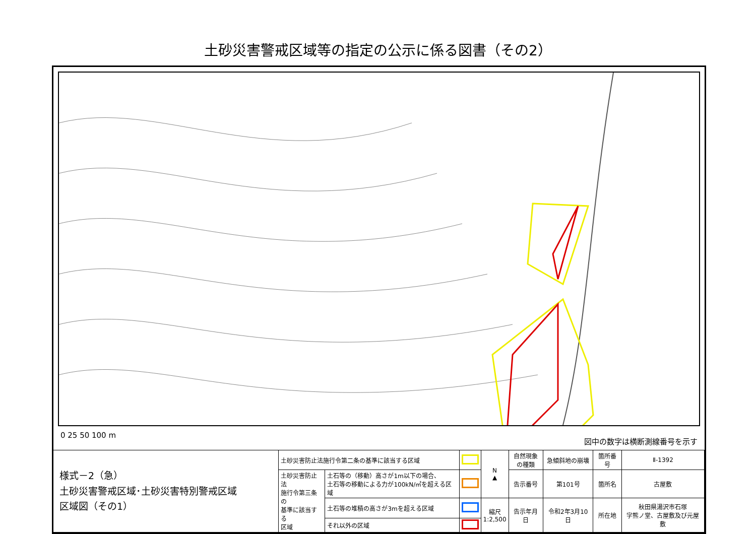土砂災害警戒区域等の指定の公示に係る図書（その2）
0 25 50 100 m 図中の数字は横断測線番号を示す
| 様式－2（急） 土砂災害警戒区域･土砂災害特別警戒区域 区域図（その1） | 土砂災害防止法施行令第二条の基準に該当する区域 | | | N ▲ | 自然現象 の種類 | 急傾斜地の崩壊 | 箇所番号 | Ⅱ-1392 |
| | 土砂災害防止法 施行令第三条の 基準に該当する 区域 | 土石等の（移動）高さが1m以下の場合、 土石等の移動による力が100kN/㎡を超える区域 | | | 告示番号 | 第101号 | 箇所名 | 古屋敷 |
| | | 土石等の堆積の高さが3mを超える区域 | | 縮尺 1:2,500 | 告示年月日 | 令和2年3月10日 | 所在地 | 秋田県湯沢市石塚 字熊ノ堂、古屋敷及び元屋敷 |
| | | それ以外の区域 | | | | | | |